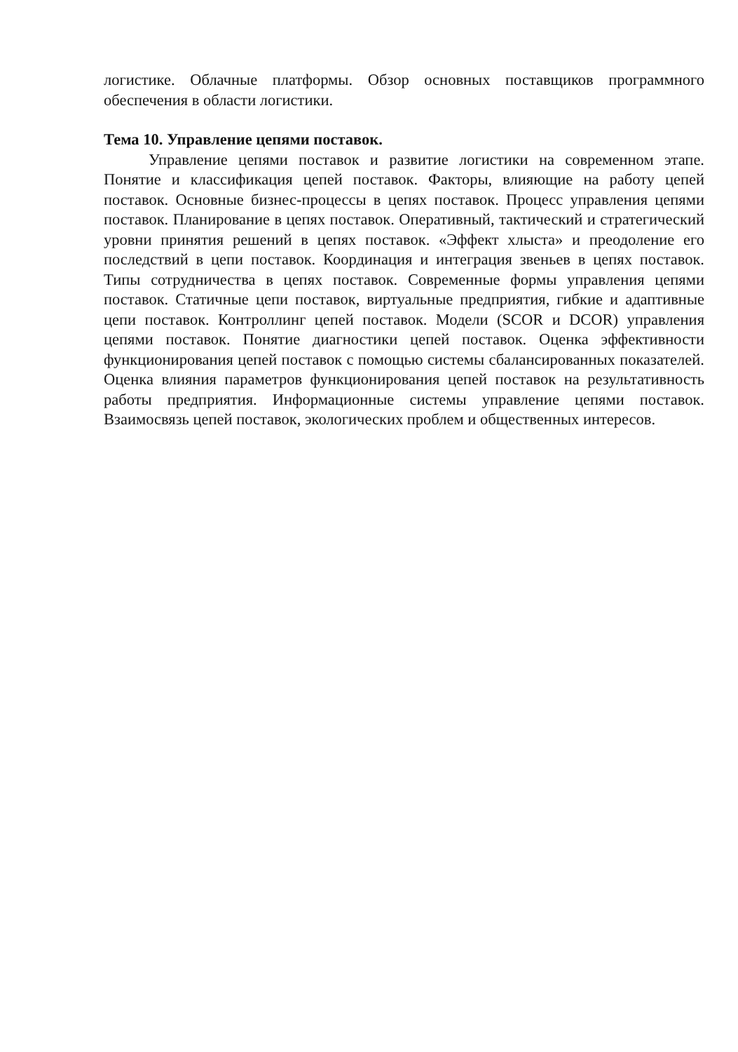логистике. Облачные платформы. Обзор основных поставщиков программного обеспечения в области логистики.
Тема 10. Управление цепями поставок.
Управление цепями поставок и развитие логистики на современном этапе. Понятие и классификация цепей поставок. Факторы, влияющие на работу цепей поставок. Основные бизнес-процессы в цепях поставок. Процесс управления цепями поставок. Планирование в цепях поставок. Оперативный, тактический и стратегический уровни принятия решений в цепях поставок. «Эффект хлыста» и преодоление его последствий в цепи поставок. Координация и интеграция звеньев в цепях поставок. Типы сотрудничества в цепях поставок. Современные формы управления цепями поставок. Статичные цепи поставок, виртуальные предприятия, гибкие и адаптивные цепи поставок. Контроллинг цепей поставок. Модели (SCOR и DCOR) управления цепями поставок. Понятие диагностики цепей поставок. Оценка эффективности функционирования цепей поставок с помощью системы сбалансированных показателей. Оценка влияния параметров функционирования цепей поставок на результативность работы предприятия. Информационные системы управление цепями поставок. Взаимосвязь цепей поставок, экологических проблем и общественных интересов.